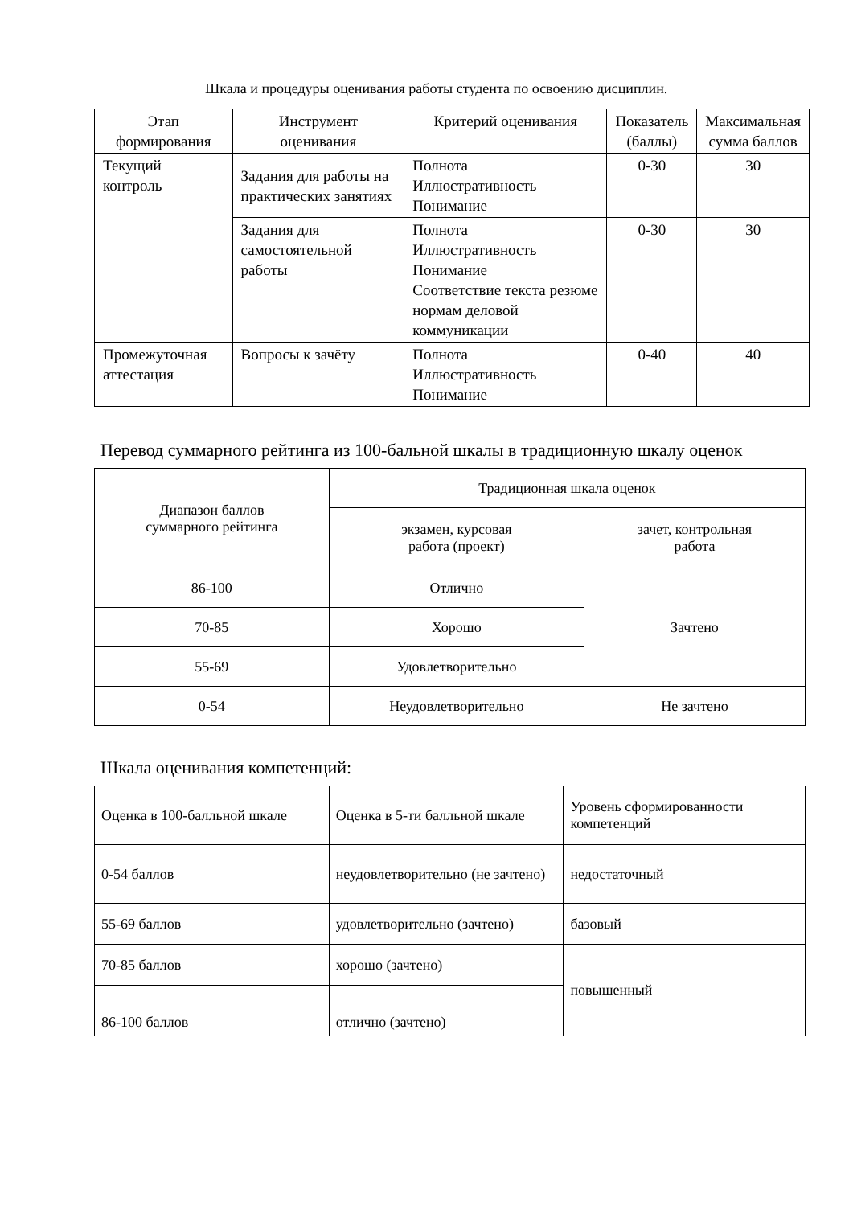Шкала и процедуры оценивания работы студента по освоению дисциплин.
| Этап формирования | Инструмент оценивания | Критерий оценивания | Показатель (баллы) | Максимальная сумма баллов |
| --- | --- | --- | --- | --- |
| Текущий контроль | Задания для работы на практических занятиях | Полнота Иллюстративность Понимание | 0-30 | 30 |
| | Задания для самостоятельной работы | Полнота Иллюстративность Понимание Соответствие текста резюме нормам деловой коммуникации | 0-30 | 30 |
| Промежуточная аттестация | Вопросы к зачёту | Полнота Иллюстративность Понимание | 0-40 | 40 |
Перевод суммарного рейтинга из 100-бальной шкалы в традиционную шкалу оценок
| Диапазон баллов суммарного рейтинга | Традиционная шкала оценок | |
| --- | --- | --- |
| | экзамен, курсовая работа (проект) | зачет, контрольная работа |
| 86-100 | Отлично | Зачтено |
| 70-85 | Хорошо | |
| 55-69 | Удовлетворительно | |
| 0-54 | Неудовлетворительно | Не зачтено |
Шкала оценивания компетенций:
| Оценка в 100-балльной шкале | Оценка в 5-ти балльной шкале | Уровень сформированности компетенций |
| 0-54 баллов | неудовлетворительно (не зачтено) | недостаточный |
| 55-69 баллов | удовлетворительно (зачтено) | базовый |
| 70-85 баллов | хорошо (зачтено) | повышенный |
| 86-100 баллов | отлично (зачтено) | |